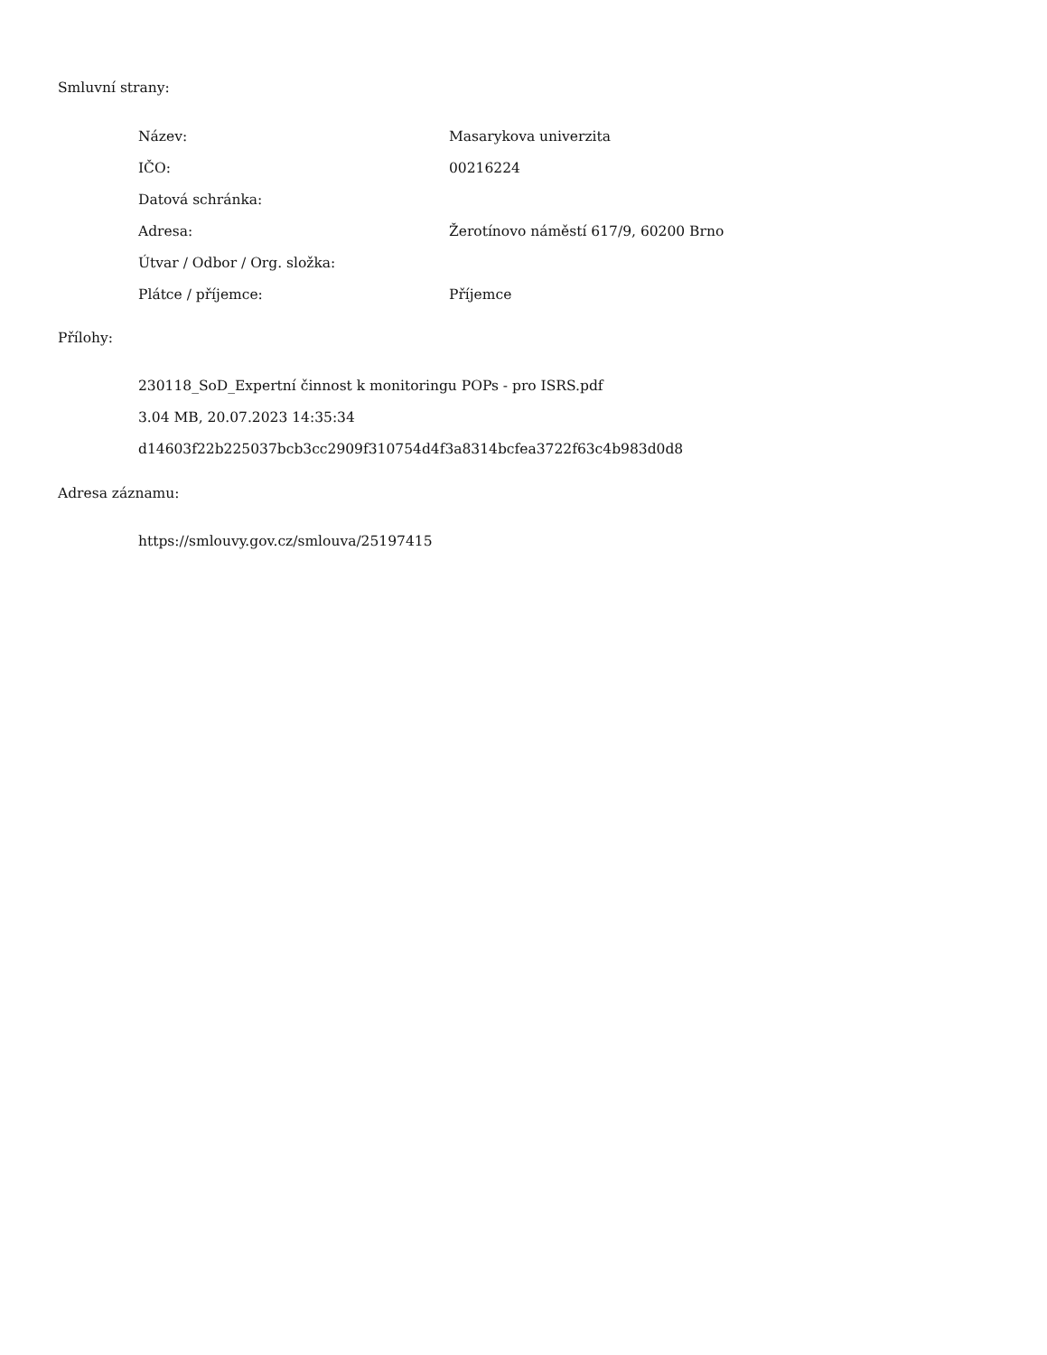Smluvní strany:
| Název: | Masarykova univerzita |
| IČO: | 00216224 |
| Datová schránka: | |
| Adresa: | Žerotínovo náměstí 617/9, 60200 Brno |
| Útvar / Odbor / Org. složka: | |
| Plátce / příjemce: | Příjemce |
Přílohy:
230118_SoD_Expertní činnost k monitoringu POPs - pro ISRS.pdf
3.04 MB, 20.07.2023 14:35:34
d14603f22b225037bcb3cc2909f310754d4f3a8314bcfea3722f63c4b983d0d8
Adresa záznamu:
https://smlouvy.gov.cz/smlouva/25197415